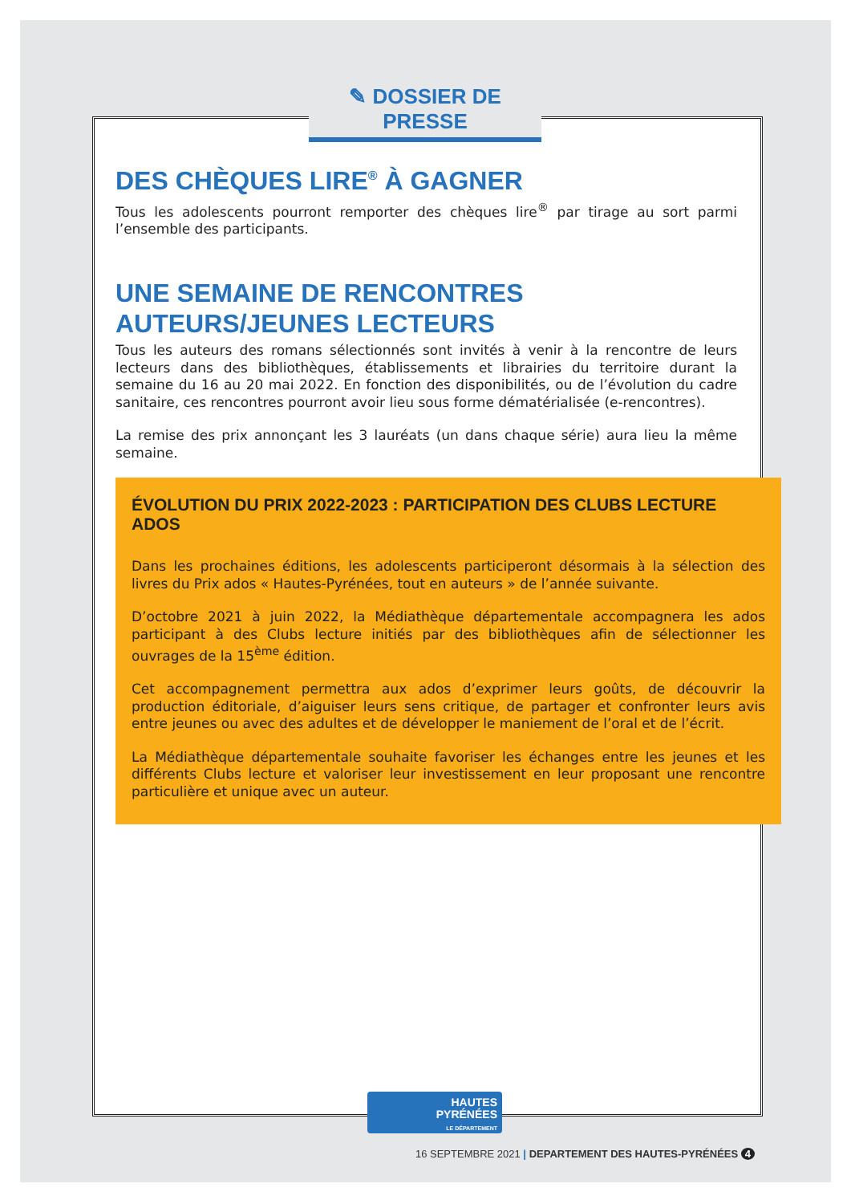✎ DOSSIER DE PRESSE
DES CHÈQUES LIRE<sup>®</sup> À GAGNER
Tous les adolescents pourront remporter des chèques lire<sup>®</sup> par tirage au sort parmi l’ensemble des participants.
UNE SEMAINE DE RENCONTRES
AUTEURS/JEUNES LECTEURS
Tous les auteurs des romans sélectionnés sont invités à venir à la rencontre de leurs lecteurs dans des bibliothèques, établissements et librairies du territoire durant la semaine du 16 au 20 mai 2022. En fonction des disponibilités, ou de l’évolution du cadre sanitaire, ces rencontres pourront avoir lieu sous forme dématérialisée (e-rencontres).
La remise des prix annonçant les 3 lauréats (un dans chaque série) aura lieu la même semaine.
ÉVOLUTION DU PRIX 2022-2023 : PARTICIPATION DES CLUBS LECTURE ADOS
Dans les prochaines éditions, les adolescents participeront désormais à la sélection des livres du Prix ados « Hautes-Pyrénées, tout en auteurs » de l’année suivante.
D’octobre 2021 à juin 2022, la Médiathèque départementale accompagnera les ados participant à des Clubs lecture initiés par des bibliothèques afin de sélectionner les ouvrages de la 15<sup>ème</sup> édition.
Cet accompagnement permettra aux ados d’exprimer leurs goûts, de découvrir la production éditoriale, d’aiguiser leurs sens critique, de partager et confronter leurs avis entre jeunes ou avec des adultes et de développer le maniement de l’oral et de l’écrit.
La Médiathèque départementale souhaite favoriser les échanges entre les jeunes et les différents Clubs lecture et valoriser leur investissement en leur proposant une rencontre particulière et unique avec un auteur.
HAUTES
PYRÉNÉES
LE DÉPARTEMENT
16 SEPTEMBRE 2021 | DEPARTEMENT DES HAUTES-PYRÉNÉES 4